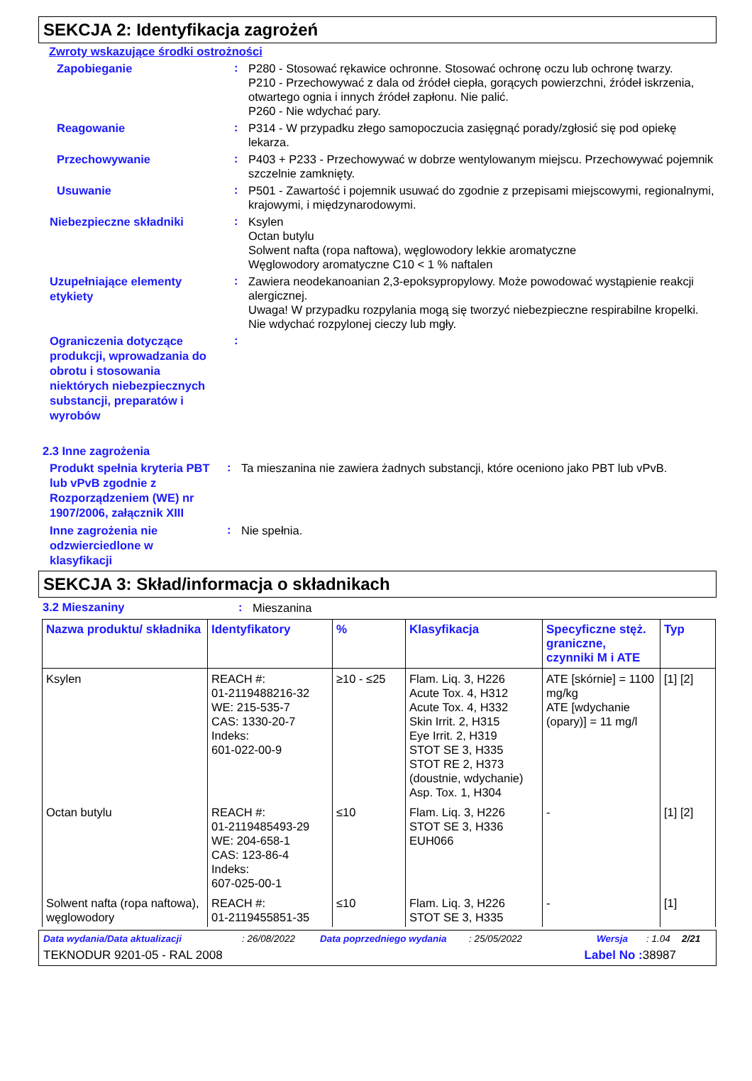SEKCJA 2: Identyfikacja zagrożeń
Zwroty wskazujące środki ostrożności
Zapobieganie
:
P280 - Stosować rękawice ochronne. Stosować ochronę oczu lub ochronę twarzy.
P210 - Przechowywać z dala od źródeł ciepła, gorących powierzchni, źródeł iskrzenia, otwartego ognia i innych źródeł zapłonu. Nie palić.
P260 - Nie wdychać pary.
Reagowanie
:
P314 - W przypadku złego samopoczucia zasięgnąć porady/zgłosić się pod opiekę lekarza.
Przechowywanie
:
P403 + P233 - Przechowywać w dobrze wentylowanym miejscu. Przechowywać pojemnik szczelnie zamknięty.
Usuwanie
:
P501 - Zawartość i pojemnik usuwać do zgodnie z przepisami miejscowymi, regionalnymi, krajowymi, i międzynarodowymi.
Niebezpieczne składniki
:
Ksylen
Octan butylu
Solwent nafta (ropa naftowa), węglowodory lekkie aromatyczne
Węglowodory aromatyczne C10 < 1 % naftalen
Uzupełniające elementy etykiety
:
Zawiera neodekanoanian 2,3-epoksypropylowy. Może powodować wystąpienie reakcji alergicznej.
Uwaga! W przypadku rozpylania mogą się tworzyć niebezpieczne respirabilne kropelki. Nie wdychać rozpylonej cieczy lub mgły.
Ograniczenia dotyczące produkcji, wprowadzania do obrotu i stosowania niektórych niebezpiecznych substancji, preparatów i wyrobów
:
2.3 Inne zagrożenia
Produkt spełnia kryteria PBT lub vPvB zgodnie z Rozporządzeniem (WE) nr 1907/2006, załącznik XIII
:
Ta mieszanina nie zawiera żadnych substancji, które oceniono jako PBT lub vPvB.
Inne zagrożenia nie odzwierciedlone w klasyfikacji
:
Nie spełnia.
SEKCJA 3: Skład/informacja o składnikach
3.2 Mieszaniny :
Mieszanina
| Nazwa produktu/ składnika | Identyfikatory | % | Klasyfikacja | Specyficzne stęż. graniczne, czynniki M i ATE | Typ |
| --- | --- | --- | --- | --- | --- |
| Ksylen | REACH #: 01-2119488216-32 WE: 215-535-7 CAS: 1330-20-7 Indeks: 601-022-00-9 | ≥10 - ≤25 | Flam. Liq. 3, H226 Acute Tox. 4, H312 Acute Tox. 4, H332 Skin Irrit. 2, H315 Eye Irrit. 2, H319 STOT SE 3, H335 STOT RE 2, H373 (doustnie, wdychanie) Asp. Tox. 1, H304 | ATE [skórnie] = 1100 mg/kg ATE [wdychanie (opary)] = 11 mg/l | [1] [2] |
| Octan butylu | REACH #: 01-2119485493-29 WE: 204-658-1 CAS: 123-86-4 Indeks: 607-025-00-1 | ≤10 | Flam. Liq. 3, H226 STOT SE 3, H336 EUH066 | - | [1] [2] |
| Solwent nafta (ropa naftowa), węglowodory | REACH #: 01-2119455851-35 | ≤10 | Flam. Liq. 3, H226 STOT SE 3, H335 | - | [1] |
Data wydania/Data aktualizacji: 26/08/2022 Data poprzedniego wydania: 25/05/2022 Wersja: 1.04 2/21
TEKNODUR 9201-05 - RAL 2008 Label No : 38987